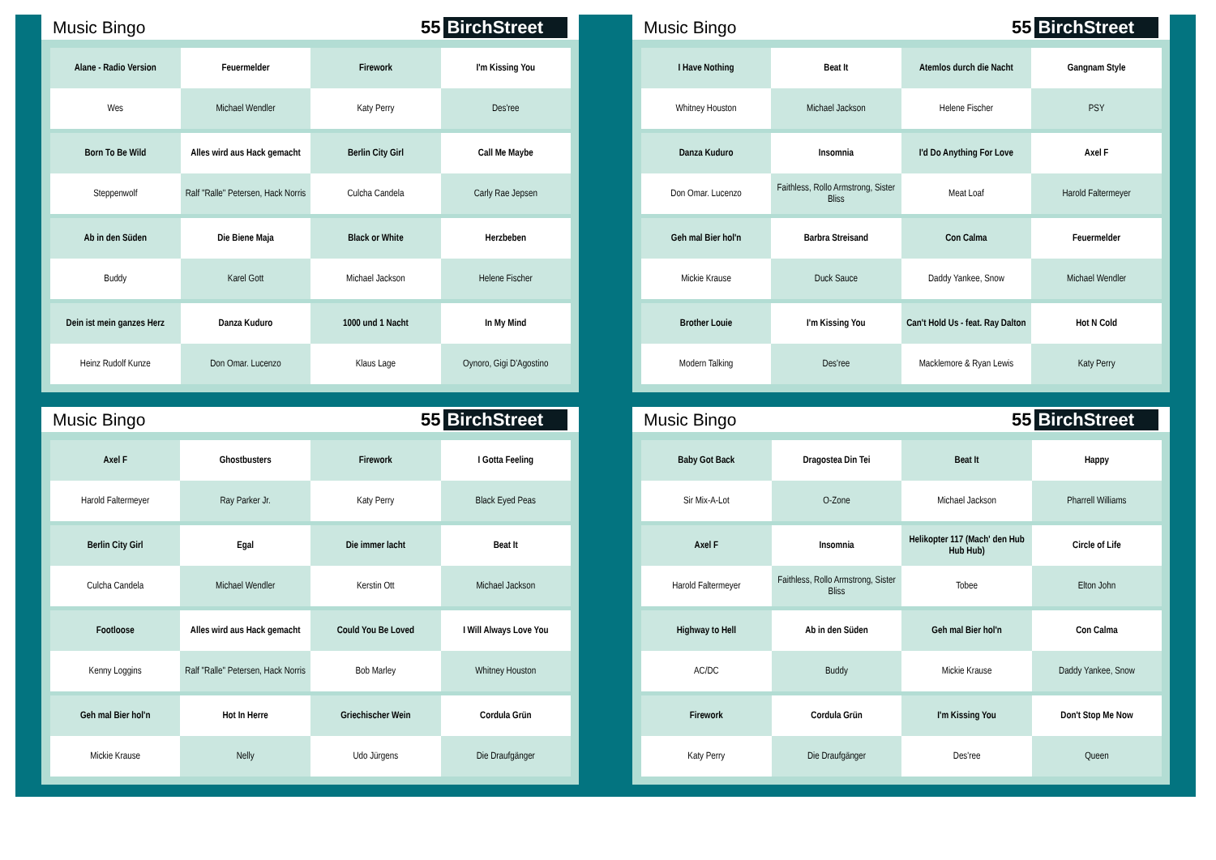Music Bingo 55 BirchStreet
| Alane - Radio Version | Feuermelder | Firework | I'm Kissing You |
| Wes | Michael Wendler | Katy Perry | Des'ree |
| Born To Be Wild | Alles wird aus Hack gemacht | Berlin City Girl | Call Me Maybe |
| Steppenwolf | Ralf "Ralle" Petersen, Hack Norris | Culcha Candela | Carly Rae Jepsen |
| Ab in den Süden | Die Biene Maja | Black or White | Herzbeben |
| Buddy | Karel Gott | Michael Jackson | Helene Fischer |
| Dein ist mein ganzes Herz | Danza Kuduro | 1000 und 1 Nacht | In My Mind |
| Heinz Rudolf Kunze | Don Omar. Lucenzo | Klaus Lage | Oynoro, Gigi D'Agostino |
Music Bingo 55 BirchStreet
| I Have Nothing | Beat It | Atemlos durch die Nacht | Gangnam Style |
| Whitney Houston | Michael Jackson | Helene Fischer | PSY |
| Danza Kuduro | Insomnia | I'd Do Anything For Love | Axel F |
| Don Omar. Lucenzo | Faithless, Rollo Armstrong, Sister Bliss | Meat Loaf | Harold Faltermeyer |
| Geh mal Bier hol'n | Barbra Streisand | Con Calma | Feuermelder |
| Mickie Krause | Duck Sauce | Daddy Yankee, Snow | Michael Wendler |
| Brother Louie | I'm Kissing You | Can't Hold Us - feat. Ray Dalton | Hot N Cold |
| Modern Talking | Des'ree | Macklemore & Ryan Lewis | Katy Perry |
Music Bingo 55 BirchStreet
| Axel F | Ghostbusters | Firework | I Gotta Feeling |
| Harold Faltermeyer | Ray Parker Jr. | Katy Perry | Black Eyed Peas |
| Berlin City Girl | Egal | Die immer lacht | Beat It |
| Culcha Candela | Michael Wendler | Kerstin Ott | Michael Jackson |
| Footloose | Alles wird aus Hack gemacht | Could You Be Loved | I Will Always Love You |
| Kenny Loggins | Ralf "Ralle" Petersen, Hack Norris | Bob Marley | Whitney Houston |
| Geh mal Bier hol'n | Hot In Herre | Griechischer Wein | Cordula Grün |
| Mickie Krause | Nelly | Udo Jürgens | Die Draufgänger |
Music Bingo 55 BirchStreet
| Baby Got Back | Dragostea Din Tei | Beat It | Happy |
| Sir Mix-A-Lot | O-Zone | Michael Jackson | Pharrell Williams |
| Axel F | Insomnia | Helikopter 117 (Mach' den Hub Hub Hub) | Circle of Life |
| Harold Faltermeyer | Faithless, Rollo Armstrong, Sister Bliss | Tobee | Elton John |
| Highway to Hell | Ab in den Süden | Geh mal Bier hol'n | Con Calma |
| AC/DC | Buddy | Mickie Krause | Daddy Yankee, Snow |
| Firework | Cordula Grün | I'm Kissing You | Don't Stop Me Now |
| Katy Perry | Die Draufgänger | Des'ree | Queen |